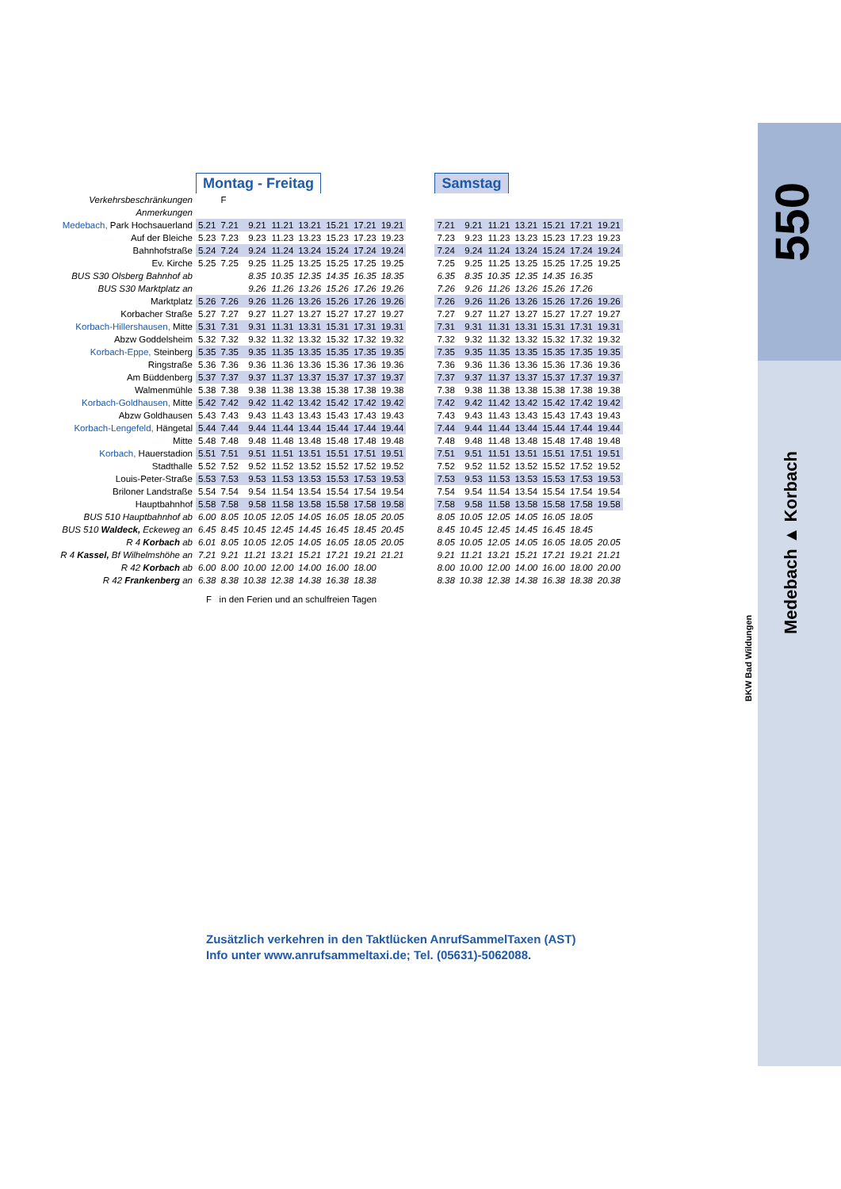550
Medebach ▲ Korbach
BKW Bad Wildungen
| | Montag - Freitag | | | | | | | | | Samstag | | | | | | |
| Verkehrsbeschränkungen | | F | | | | | | | | | | | | | | |
| Anmerkungen | | | | | | | | | | | | | | | | |
| Medebach, Park Hochsauerland | 5.21 | 7.21 | 9.21 | 11.21 | 13.21 | 15.21 | 17.21 | 19.21 | | 7.21 | 9.21 | 11.21 | 13.21 | 15.21 | 17.21 | 19.21 |
| Auf der Bleiche | 5.23 | 7.23 | 9.23 | 11.23 | 13.23 | 15.23 | 17.23 | 19.23 | | 7.23 | 9.23 | 11.23 | 13.23 | 15.23 | 17.23 | 19.23 |
| Bahnhofstraße | 5.24 | 7.24 | 9.24 | 11.24 | 13.24 | 15.24 | 17.24 | 19.24 | | 7.24 | 9.24 | 11.24 | 13.24 | 15.24 | 17.24 | 19.24 |
| Ev. Kirche | 5.25 | 7.25 | 9.25 | 11.25 | 13.25 | 15.25 | 17.25 | 19.25 | | 7.25 | 9.25 | 11.25 | 13.25 | 15.25 | 17.25 | 19.25 |
| BUS S30 Olsberg Bahnhof ab | | | 8.35 | 10.35 | 12.35 | 14.35 | 16.35 | 18.35 | | 6.35 | 8.35 | 10.35 | 12.35 | 14.35 | 16.35 | |
| BUS S30 Marktplatz an | | | 9.26 | 11.26 | 13.26 | 15.26 | 17.26 | 19.26 | | 7.26 | 9.26 | 11.26 | 13.26 | 15.26 | 17.26 | |
| Marktplatz | 5.26 | 7.26 | 9.26 | 11.26 | 13.26 | 15.26 | 17.26 | 19.26 | | 7.26 | 9.26 | 11.26 | 13.26 | 15.26 | 17.26 | 19.26 |
| Korbacher Straße | 5.27 | 7.27 | 9.27 | 11.27 | 13.27 | 15.27 | 17.27 | 19.27 | | 7.27 | 9.27 | 11.27 | 13.27 | 15.27 | 17.27 | 19.27 |
| Korbach-Hillershausen, Mitte | 5.31 | 7.31 | 9.31 | 11.31 | 13.31 | 15.31 | 17.31 | 19.31 | | 7.31 | 9.31 | 11.31 | 13.31 | 15.31 | 17.31 | 19.31 |
| Abzw Goddelsheim | 5.32 | 7.32 | 9.32 | 11.32 | 13.32 | 15.32 | 17.32 | 19.32 | | 7.32 | 9.32 | 11.32 | 13.32 | 15.32 | 17.32 | 19.32 |
| Korbach-Eppe, Steinberg | 5.35 | 7.35 | 9.35 | 11.35 | 13.35 | 15.35 | 17.35 | 19.35 | | 7.35 | 9.35 | 11.35 | 13.35 | 15.35 | 17.35 | 19.35 |
| Ringstraße | 5.36 | 7.36 | 9.36 | 11.36 | 13.36 | 15.36 | 17.36 | 19.36 | | 7.36 | 9.36 | 11.36 | 13.36 | 15.36 | 17.36 | 19.36 |
| Am Büddenberg | 5.37 | 7.37 | 9.37 | 11.37 | 13.37 | 15.37 | 17.37 | 19.37 | | 7.37 | 9.37 | 11.37 | 13.37 | 15.37 | 17.37 | 19.37 |
| Walmenmühle | 5.38 | 7.38 | 9.38 | 11.38 | 13.38 | 15.38 | 17.38 | 19.38 | | 7.38 | 9.38 | 11.38 | 13.38 | 15.38 | 17.38 | 19.38 |
| Korbach-Goldhausen, Mitte | 5.42 | 7.42 | 9.42 | 11.42 | 13.42 | 15.42 | 17.42 | 19.42 | | 7.42 | 9.42 | 11.42 | 13.42 | 15.42 | 17.42 | 19.42 |
| Abzw Goldhausen | 5.43 | 7.43 | 9.43 | 11.43 | 13.43 | 15.43 | 17.43 | 19.43 | | 7.43 | 9.43 | 11.43 | 13.43 | 15.43 | 17.43 | 19.43 |
| Korbach-Lengefeld, Hängetal | 5.44 | 7.44 | 9.44 | 11.44 | 13.44 | 15.44 | 17.44 | 19.44 | | 7.44 | 9.44 | 11.44 | 13.44 | 15.44 | 17.44 | 19.44 |
| Mitte | 5.48 | 7.48 | 9.48 | 11.48 | 13.48 | 15.48 | 17.48 | 19.48 | | 7.48 | 9.48 | 11.48 | 13.48 | 15.48 | 17.48 | 19.48 |
| Korbach, Hauerstadion | 5.51 | 7.51 | 9.51 | 11.51 | 13.51 | 15.51 | 17.51 | 19.51 | | 7.51 | 9.51 | 11.51 | 13.51 | 15.51 | 17.51 | 19.51 |
| Stadthalle | 5.52 | 7.52 | 9.52 | 11.52 | 13.52 | 15.52 | 17.52 | 19.52 | | 7.52 | 9.52 | 11.52 | 13.52 | 15.52 | 17.52 | 19.52 |
| Louis-Peter-Straße | 5.53 | 7.53 | 9.53 | 11.53 | 13.53 | 15.53 | 17.53 | 19.53 | | 7.53 | 9.53 | 11.53 | 13.53 | 15.53 | 17.53 | 19.53 |
| Briloner Landstraße | 5.54 | 7.54 | 9.54 | 11.54 | 13.54 | 15.54 | 17.54 | 19.54 | | 7.54 | 9.54 | 11.54 | 13.54 | 15.54 | 17.54 | 19.54 |
| Hauptbahnhof | 5.58 | 7.58 | 9.58 | 11.58 | 13.58 | 15.58 | 17.58 | 19.58 | | 7.58 | 9.58 | 11.58 | 13.58 | 15.58 | 17.58 | 19.58 |
| BUS 510 Hauptbahnhof ab | 6.00 | 8.05 | 10.05 | 12.05 | 14.05 | 16.05 | 18.05 | 20.05 | | 8.05 | 10.05 | 12.05 | 14.05 | 16.05 | 18.05 | |
| BUS 510 Waldeck, Eckeweg an | 6.45 | 8.45 | 10.45 | 12.45 | 14.45 | 16.45 | 18.45 | 20.45 | | 8.45 | 10.45 | 12.45 | 14.45 | 16.45 | 18.45 | |
| R 4 Korbach ab | 6.01 | 8.05 | 10.05 | 12.05 | 14.05 | 16.05 | 18.05 | 20.05 | | 8.05 | 10.05 | 12.05 | 14.05 | 16.05 | 18.05 | 20.05 |
| R 4 Kassel, Bf Wilhelmshöhe an | 7.21 | 9.21 | 11.21 | 13.21 | 15.21 | 17.21 | 19.21 | 21.21 | | 9.21 | 11.21 | 13.21 | 15.21 | 17.21 | 19.21 | 21.21 |
| R 42 Korbach ab | 6.00 | 8.00 | 10.00 | 12.00 | 14.00 | 16.00 | 18.00 | | | 8.00 | 10.00 | 12.00 | 14.00 | 16.00 | 18.00 | 20.00 |
| R 42 Frankenberg an | 6.38 | 8.38 | 10.38 | 12.38 | 14.38 | 16.38 | 18.38 | | | 8.38 | 10.38 | 12.38 | 14.38 | 16.38 | 18.38 | 20.38 |
F in den Ferien und an schulfreien Tagen
Zusätzlich verkehren in den Taktlücken AnrufSammelTaxen (AST)
Info unter www.anrufsammeltaxi.de; Tel. (05631)-5062088.